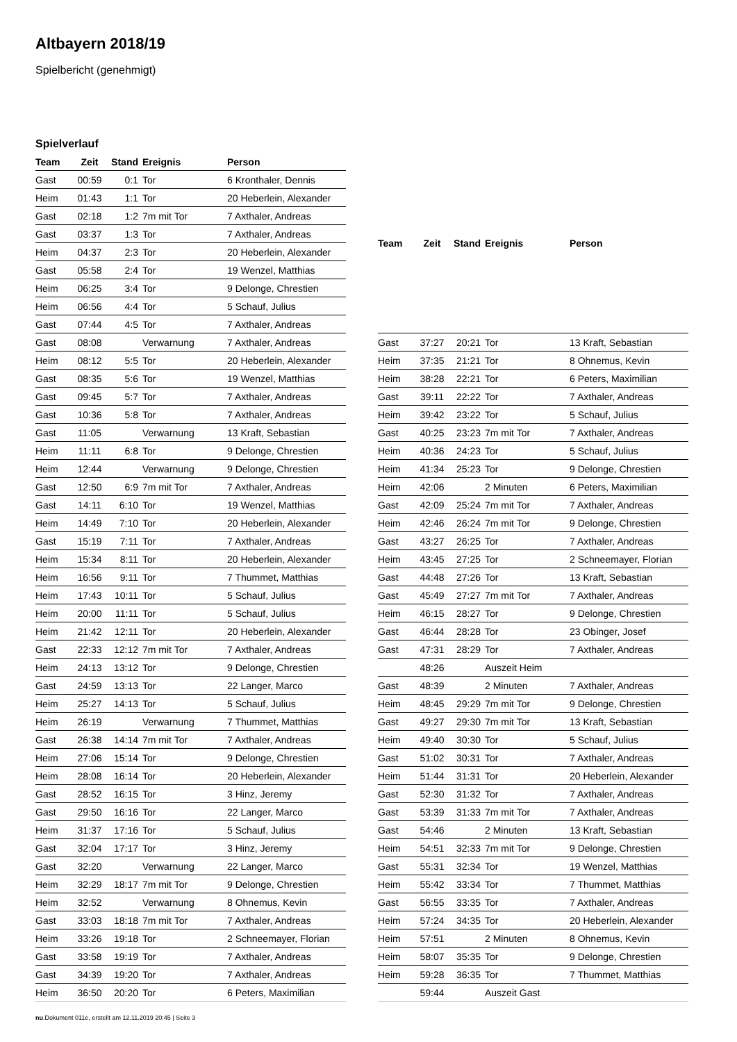Altbayern 2018/19
Spielbericht (genehmigt)
Spielverlauf
| Team | Zeit | Stand | Ereignis | Person |
| --- | --- | --- | --- | --- |
| Gast | 00:59 | 0:1 | Tor | 6 Kronthaler, Dennis |
| Heim | 01:43 | 1:1 | Tor | 20 Heberlein, Alexander |
| Gast | 02:18 | 1:2 | 7m mit Tor | 7 Axthaler, Andreas |
| Gast | 03:37 | 1:3 | Tor | 7 Axthaler, Andreas |
| Heim | 04:37 | 2:3 | Tor | 20 Heberlein, Alexander |
| Gast | 05:58 | 2:4 | Tor | 19 Wenzel, Matthias |
| Heim | 06:25 | 3:4 | Tor | 9 Delonge, Chrestien |
| Heim | 06:56 | 4:4 | Tor | 5 Schauf, Julius |
| Gast | 07:44 | 4:5 | Tor | 7 Axthaler, Andreas |
| Gast | 08:08 | | Verwarnung | 7 Axthaler, Andreas |
| Heim | 08:12 | 5:5 | Tor | 20 Heberlein, Alexander |
| Gast | 08:35 | 5:6 | Tor | 19 Wenzel, Matthias |
| Gast | 09:45 | 5:7 | Tor | 7 Axthaler, Andreas |
| Gast | 10:36 | 5:8 | Tor | 7 Axthaler, Andreas |
| Gast | 11:05 | | Verwarnung | 13 Kraft, Sebastian |
| Heim | 11:11 | 6:8 | Tor | 9 Delonge, Chrestien |
| Heim | 12:44 | | Verwarnung | 9 Delonge, Chrestien |
| Gast | 12:50 | 6:9 | 7m mit Tor | 7 Axthaler, Andreas |
| Gast | 14:11 | 6:10 | Tor | 19 Wenzel, Matthias |
| Heim | 14:49 | 7:10 | Tor | 20 Heberlein, Alexander |
| Gast | 15:19 | 7:11 | Tor | 7 Axthaler, Andreas |
| Heim | 15:34 | 8:11 | Tor | 20 Heberlein, Alexander |
| Heim | 16:56 | 9:11 | Tor | 7 Thummet, Matthias |
| Heim | 17:43 | 10:11 | Tor | 5 Schauf, Julius |
| Heim | 20:00 | 11:11 | Tor | 5 Schauf, Julius |
| Heim | 21:42 | 12:11 | Tor | 20 Heberlein, Alexander |
| Gast | 22:33 | 12:12 | 7m mit Tor | 7 Axthaler, Andreas |
| Heim | 24:13 | 13:12 | Tor | 9 Delonge, Chrestien |
| Gast | 24:59 | 13:13 | Tor | 22 Langer, Marco |
| Heim | 25:27 | 14:13 | Tor | 5 Schauf, Julius |
| Heim | 26:19 | | Verwarnung | 7 Thummet, Matthias |
| Gast | 26:38 | 14:14 | 7m mit Tor | 7 Axthaler, Andreas |
| Heim | 27:06 | 15:14 | Tor | 9 Delonge, Chrestien |
| Heim | 28:08 | 16:14 | Tor | 20 Heberlein, Alexander |
| Gast | 28:52 | 16:15 | Tor | 3 Hinz, Jeremy |
| Gast | 29:50 | 16:16 | Tor | 22 Langer, Marco |
| Heim | 31:37 | 17:16 | Tor | 5 Schauf, Julius |
| Gast | 32:04 | 17:17 | Tor | 3 Hinz, Jeremy |
| Gast | 32:20 | | Verwarnung | 22 Langer, Marco |
| Heim | 32:29 | 18:17 | 7m mit Tor | 9 Delonge, Chrestien |
| Heim | 32:52 | | Verwarnung | 8 Ohnemus, Kevin |
| Gast | 33:03 | 18:18 | 7m mit Tor | 7 Axthaler, Andreas |
| Heim | 33:26 | 19:18 | Tor | 2 Schneemayer, Florian |
| Gast | 33:58 | 19:19 | Tor | 7 Axthaler, Andreas |
| Gast | 34:39 | 19:20 | Tor | 7 Axthaler, Andreas |
| Heim | 36:50 | 20:20 | Tor | 6 Peters, Maximilian |
| Team | Zeit | Stand | Ereignis | Person |
| --- | --- | --- | --- | --- |
| Gast | 37:27 | 20:21 | Tor | 13 Kraft, Sebastian |
| Heim | 37:35 | 21:21 | Tor | 8 Ohnemus, Kevin |
| Heim | 38:28 | 22:21 | Tor | 6 Peters, Maximilian |
| Gast | 39:11 | 22:22 | Tor | 7 Axthaler, Andreas |
| Heim | 39:42 | 23:22 | Tor | 5 Schauf, Julius |
| Gast | 40:25 | 23:23 | 7m mit Tor | 7 Axthaler, Andreas |
| Heim | 40:36 | 24:23 | Tor | 5 Schauf, Julius |
| Heim | 41:34 | 25:23 | Tor | 9 Delonge, Chrestien |
| Heim | 42:06 | | 2 Minuten | 6 Peters, Maximilian |
| Gast | 42:09 | 25:24 | 7m mit Tor | 7 Axthaler, Andreas |
| Heim | 42:46 | 26:24 | 7m mit Tor | 9 Delonge, Chrestien |
| Gast | 43:27 | 26:25 | Tor | 7 Axthaler, Andreas |
| Heim | 43:45 | 27:25 | Tor | 2 Schneemayer, Florian |
| Gast | 44:48 | 27:26 | Tor | 13 Kraft, Sebastian |
| Gast | 45:49 | 27:27 | 7m mit Tor | 7 Axthaler, Andreas |
| Heim | 46:15 | 28:27 | Tor | 9 Delonge, Chrestien |
| Gast | 46:44 | 28:28 | Tor | 23 Obinger, Josef |
| Gast | 47:31 | 28:29 | Tor | 7 Axthaler, Andreas |
| | 48:26 | | Auszeit Heim | |
| Gast | 48:39 | | 2 Minuten | 7 Axthaler, Andreas |
| Heim | 48:45 | 29:29 | 7m mit Tor | 9 Delonge, Chrestien |
| Gast | 49:27 | 29:30 | 7m mit Tor | 13 Kraft, Sebastian |
| Heim | 49:40 | 30:30 | Tor | 5 Schauf, Julius |
| Gast | 51:02 | 30:31 | Tor | 7 Axthaler, Andreas |
| Heim | 51:44 | 31:31 | Tor | 20 Heberlein, Alexander |
| Gast | 52:30 | 31:32 | Tor | 7 Axthaler, Andreas |
| Gast | 53:39 | 31:33 | 7m mit Tor | 7 Axthaler, Andreas |
| Gast | 54:46 | | 2 Minuten | 13 Kraft, Sebastian |
| Heim | 54:51 | 32:33 | 7m mit Tor | 9 Delonge, Chrestien |
| Gast | 55:31 | 32:34 | Tor | 19 Wenzel, Matthias |
| Heim | 55:42 | 33:34 | Tor | 7 Thummet, Matthias |
| Gast | 56:55 | 33:35 | Tor | 7 Axthaler, Andreas |
| Heim | 57:24 | 34:35 | Tor | 20 Heberlein, Alexander |
| Heim | 57:51 | | 2 Minuten | 8 Ohnemus, Kevin |
| Heim | 58:07 | 35:35 | Tor | 9 Delonge, Chrestien |
| Heim | 59:28 | 36:35 | Tor | 7 Thummet, Matthias |
| | 59:44 | | Auszeit Gast | |
nu.Dokument 011e, erstellt am 12.11.2019 20:45 | Seite 3